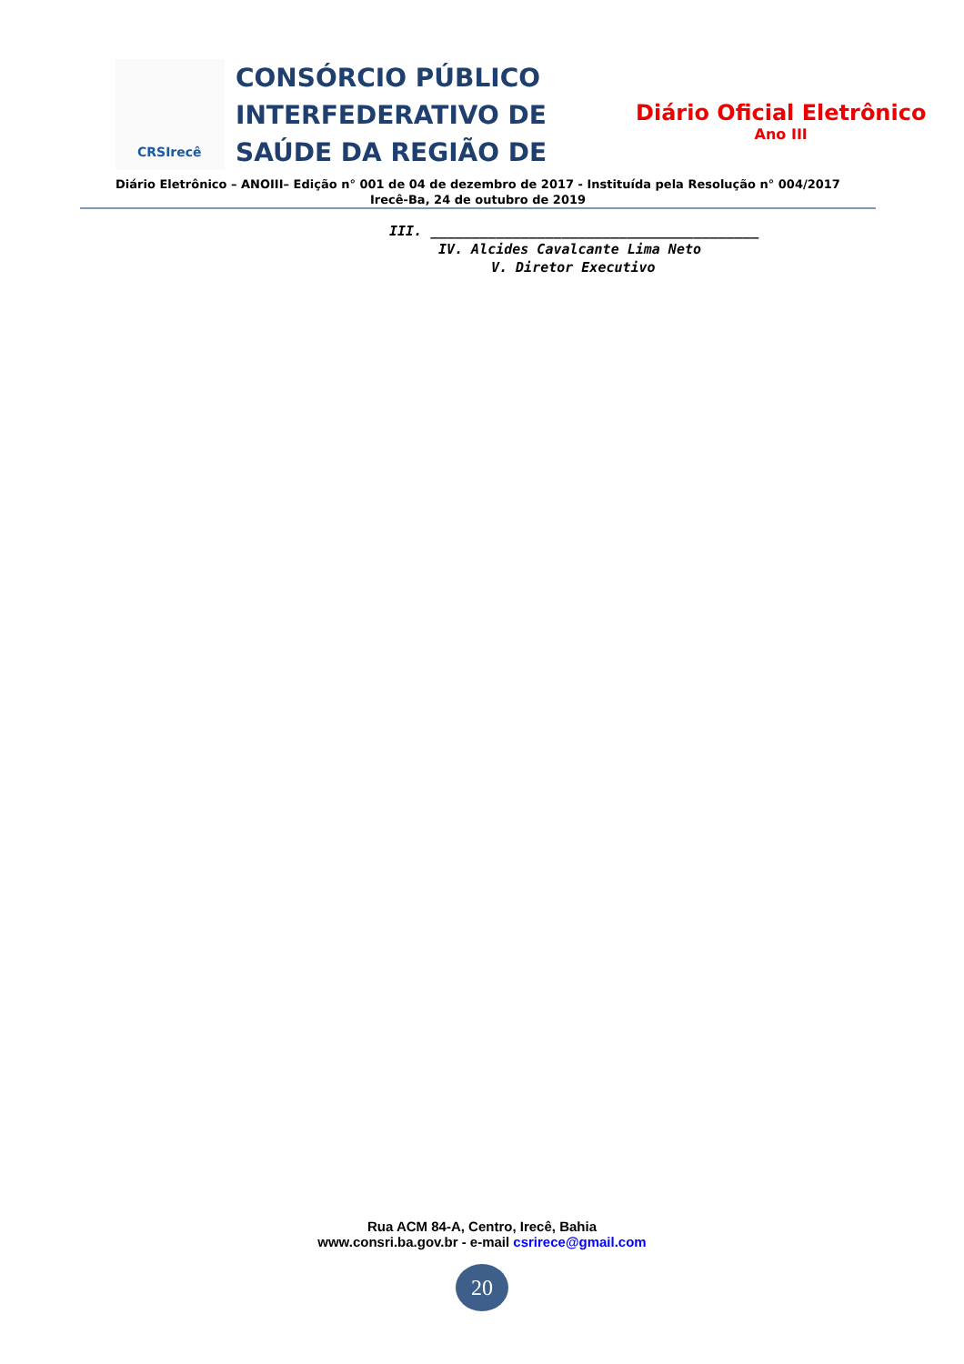CRSIrecê
CONSÓRCIO PÚBLICO INTERFEDERATIVO DE SAÚDE DA REGIÃO DE
Diário Oficial Eletrônico
Ano III
Diário Eletrônico – ANOIII– Edição n° 001 de 04 de dezembro de 2017 - Instituída pela Resolução n° 004/2017
Irecê-Ba, 24 de outubro de 2019
III. ________________________________________
IV. Alcides Cavalcante Lima Neto
V. Diretor Executivo
Rua ACM 84-A, Centro, Irecê, Bahia
www.consri.ba.gov.br - e-mail csrirece@gmail.com
20